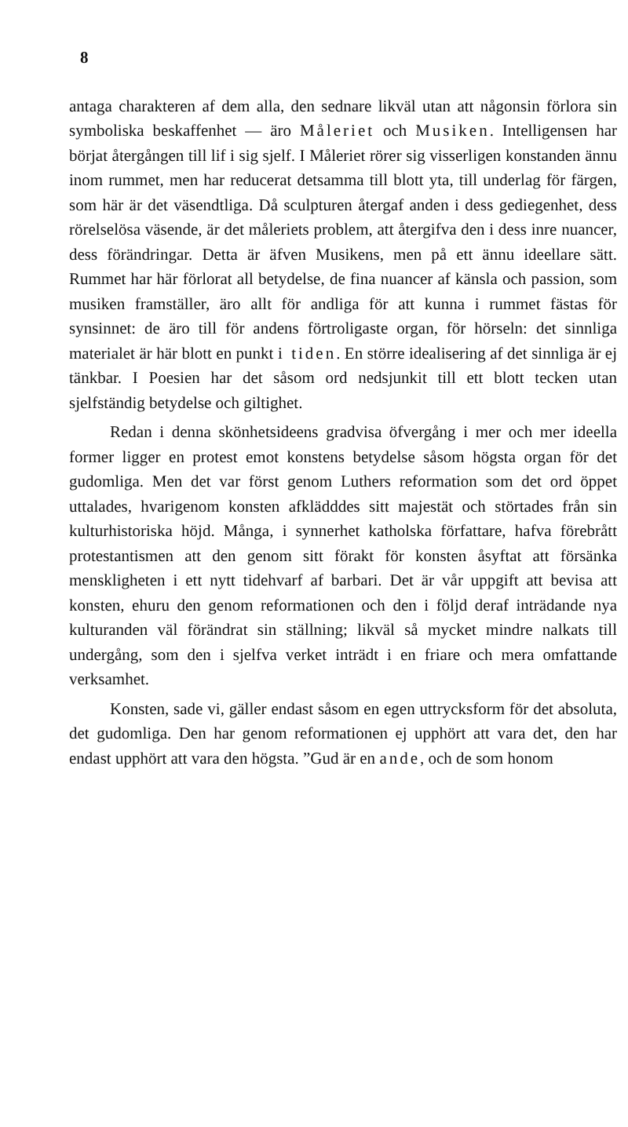8
antaga charakteren af dem alla, den sednare likväl utan att någonsin förlora sin symboliska beskaffenhet — äro Måleriet och Musiken. Intelligensen har börjat återgången till lif i sig sjelf. I Måleriet rörer sig visserligen konstanden ännu inom rummet, men har reducerat detsamma till blott yta, till underlag för färgen, som här är det väsendtliga. Då sculpturen återgaf anden i dess gediegenhet, dess rörelselösa väsende, är det måleriets problem, att återgifva den i dess inre nuancer, dess förändringar. Detta är äfven Musikens, men på ett ännu ideellare sätt. Rummet har här förlorat all betydelse, de fina nuancer af känsla och passion, som musiken framställer, äro allt för andliga för att kunna i rummet fästas för synsinnet: de äro till för andens förtroligaste organ, för hörseln: det sinnliga materialet är här blott en punkt i tiden. En större idealisering af det sinnliga är ej tänkbar. I Poesien har det såsom ord nedsjunkit till ett blott tecken utan sjelfständig betydelse och giltighet.
Redan i denna skönhetsideens gradvisa öfvergång i mer och mer ideella former ligger en protest emot konstens betydelse såsom högsta organ för det gudomliga. Men det var först genom Luthers reformation som det ord öppet uttalades, hvarigenom konsten afklädddes sitt majestät och störtades från sin kulturhistoriska höjd. Många, i synnerhet katholska författare, hafva förebrått protestantismen att den genom sitt förakt för konsten åsyftat att försänka menskligheten i ett nytt tidehvarf af barbari. Det är vår uppgift att bevisa att konsten, ehuru den genom reformationen och den i följd deraf inträdande nya kulturanden väl förändrat sin ställning; likväl så mycket mindre nalkats till undergång, som den i sjelfva verket inträdt i en friare och mera omfattande verksamhet.
Konsten, sade vi, gäller endast såsom en egen uttrycksform för det absoluta, det gudomliga. Den har genom reformationen ej upphört att vara det, den har endast upphört att vara den högsta. ”Gud är en ande, och de som honom